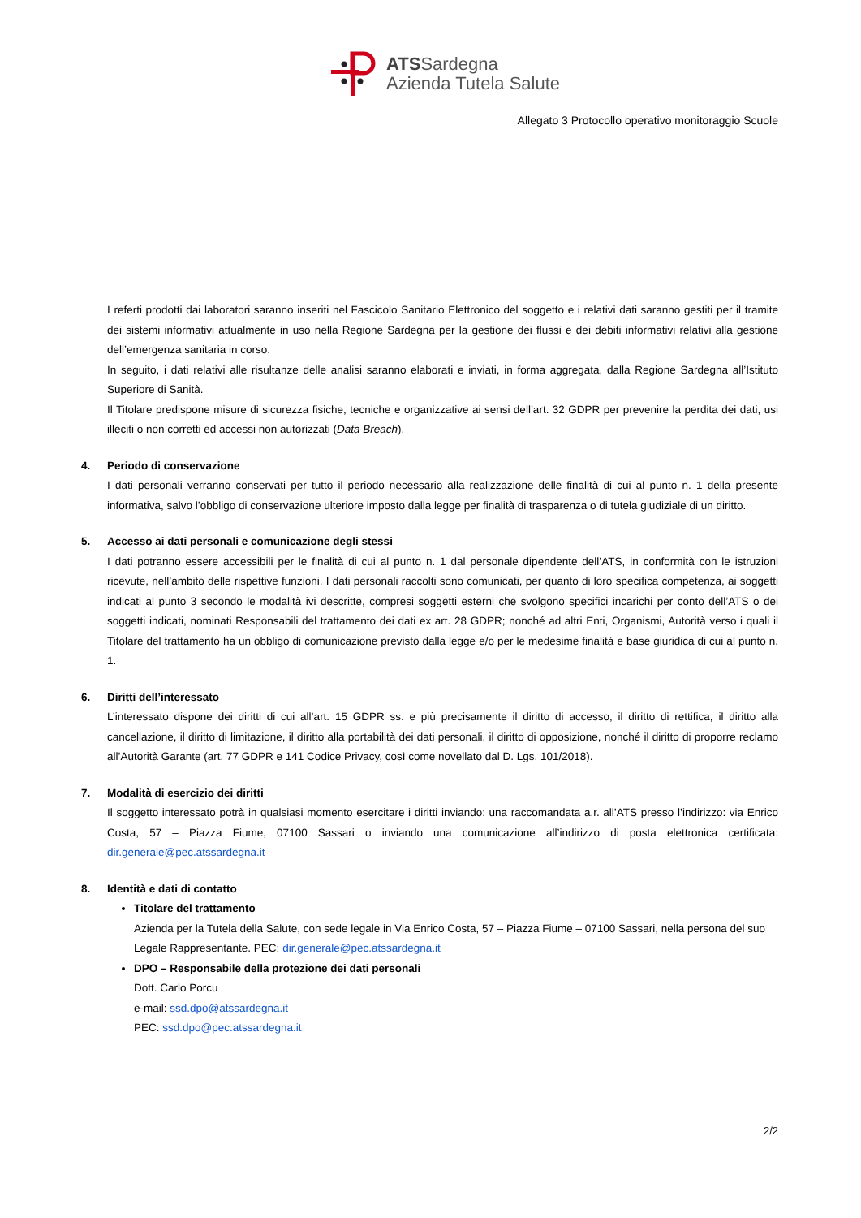ATSSardegna
Azienda Tutela Salute
Allegato 3 Protocollo operativo monitoraggio Scuole
I referti prodotti dai laboratori saranno inseriti nel Fascicolo Sanitario Elettronico del soggetto e i relativi dati saranno gestiti per il tramite dei sistemi informativi attualmente in uso nella Regione Sardegna per la gestione dei flussi e dei debiti informativi relativi alla gestione dell’emergenza sanitaria in corso.
In seguito, i dati relativi alle risultanze delle analisi saranno elaborati e inviati, in forma aggregata, dalla Regione Sardegna all’Istituto Superiore di Sanità.
Il Titolare predispone misure di sicurezza fisiche, tecniche e organizzative ai sensi dell’art. 32 GDPR per prevenire la perdita dei dati, usi illeciti o non corretti ed accessi non autorizzati (Data Breach).
4. Periodo di conservazione
I dati personali verranno conservati per tutto il periodo necessario alla realizzazione delle finalità di cui al punto n. 1 della presente informativa, salvo l’obbligo di conservazione ulteriore imposto dalla legge per finalità di trasparenza o di tutela giudiziale di un diritto.
5. Accesso ai dati personali e comunicazione degli stessi
I dati potranno essere accessibili per le finalità di cui al punto n. 1 dal personale dipendente dell’ATS, in conformità con le istruzioni ricevute, nell’ambito delle rispettive funzioni. I dati personali raccolti sono comunicati, per quanto di loro specifica competenza, ai soggetti indicati al punto 3 secondo le modalità ivi descritte, compresi soggetti esterni che svolgono specifici incarichi per conto dell’ATS o dei soggetti indicati, nominati Responsabili del trattamento dei dati ex art. 28 GDPR; nonché ad altri Enti, Organismi, Autorità verso i quali il Titolare del trattamento ha un obbligo di comunicazione previsto dalla legge e/o per le medesime finalità e base giuridica di cui al punto n. 1.
6. Diritti dell’interessato
L’interessato dispone dei diritti di cui all’art. 15 GDPR ss. e più precisamente il diritto di accesso, il diritto di rettifica, il diritto alla cancellazione, il diritto di limitazione, il diritto alla portabilità dei dati personali, il diritto di opposizione, nonché il diritto di proporre reclamo all’Autorità Garante (art. 77 GDPR e 141 Codice Privacy, così come novellato dal D. Lgs. 101/2018).
7. Modalità di esercizio dei diritti
Il soggetto interessato potrà in qualsiasi momento esercitare i diritti inviando: una raccomandata a.r. all’ATS presso l’indirizzo: via Enrico Costa, 57 – Piazza Fiume, 07100 Sassari o inviando una comunicazione all’indirizzo di posta elettronica certificata: dir.generale@pec.atssardegna.it
8. Identità e dati di contatto
Titolare del trattamento
Azienda per la Tutela della Salute, con sede legale in Via Enrico Costa, 57 – Piazza Fiume – 07100 Sassari, nella persona del suo Legale Rappresentante. PEC: dir.generale@pec.atssardegna.it
DPO – Responsabile della protezione dei dati personali
Dott. Carlo Porcu
e-mail: ssd.dpo@atssardegna.it
PEC: ssd.dpo@pec.atssardegna.it
2/2